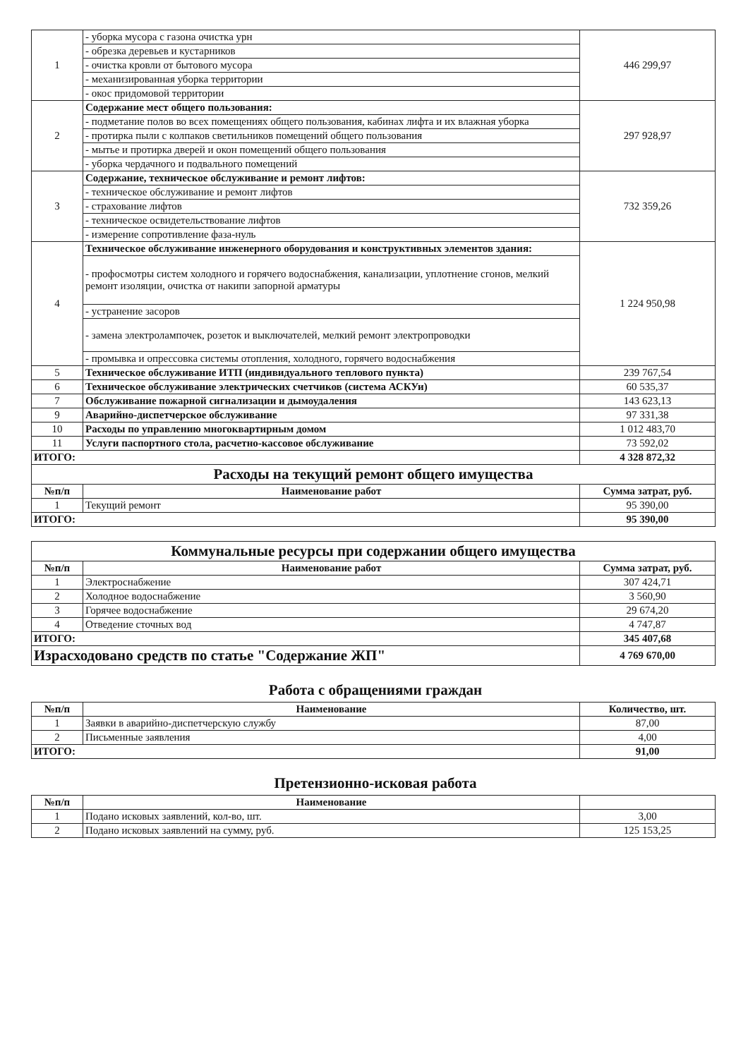| 1 | - уборка мусора с газона очистка урн | 446 299,97 |
| | - обрезка деревьев и кустарников | |
| | - очистка кровли от бытового мусора | |
| | - механизированная уборка территории | |
| | - окос придомовой территории | |
| 2 | Содержание мест общего пользования: | 297 928,97 |
| | - подметание полов во всех помещениях общего пользования, кабинах лифта и их влажная уборка | |
| | - протирка пыли с колпаков светильников помещений общего пользования | |
| | - мытье и протирка дверей и окон помещений общего пользования | |
| | - уборка чердачного и подвального помещений | |
| 3 | Содержание, техническое обслуживание и ремонт лифтов: | 732 359,26 |
| | - техническое обслуживание и ремонт лифтов | |
| | - страхование лифтов | |
| | - техническое освидетельствование лифтов | |
| | - измерение сопротивление фаза-нуль | |
| 4 | Техническое обслуживание инженерного оборудования и конструктивных элементов здания: | 1 224 950,98 |
| | - профосмотры систем холодного и горячего водоснабжения, канализации, уплотнение сгонов, мелкий ремонт изоляции, очистка от накипи запорной арматуры | |
| | - устранение засоров | |
| | - замена электролампочек, розеток и выключателей, мелкий ремонт электропроводки | |
| | - промывка и опрессовка системы отопления, холодного, горячего водоснабжения | |
| 5 | Техническое обслуживание ИТП (индивидуального теплового пункта) | 239 767,54 |
| 6 | Техническое обслуживание электрических счетчиков (система АСКУи) | 60 535,37 |
| 7 | Обслуживание пожарной сигнализации и дымоудаления | 143 623,13 |
| 9 | Аварийно-диспетчерское обслуживание | 97 331,38 |
| 10 | Расходы по управлению многоквартирным домом | 1 012 483,70 |
| 11 | Услуги паспортного стола, расчетно-кассовое обслуживание | 73 592,02 |
| ИТОГО: | | 4 328 872,32 |
| Расходы на текущий ремонт общего имущества | | |
| №п/п | Наименование работ | Сумма затрат, руб. |
| 1 | Текущий ремонт | 95 390,00 |
| ИТОГО: | | 95 390,00 |
| Коммунальные ресурсы при содержании общего имущества | | |
| №п/п | Наименование работ | Сумма затрат, руб. |
| 1 | Электроснабжение | 307 424,71 |
| 2 | Холодное водоснабжение | 3 560,90 |
| 3 | Горячее водоснабжение | 29 674,20 |
| 4 | Отведение сточных вод | 4 747,87 |
| ИТОГО: | | 345 407,68 |
| Израсходовано средств по статье "Содержание ЖП" | | 4 769 670,00 |
Работа с обращениями граждан
| №п/п | Наименование | Количество, шт. |
| --- | --- | --- |
| 1 | Заявки в аварийно-диспетчерскую службу | 87,00 |
| 2 | Письменные заявления | 4,00 |
| ИТОГО: | | 91,00 |
Претензионно-исковая работа
| №п/п | Наименование | |
| --- | --- | --- |
| 1 | Подано исковых заявлений, кол-во, шт. | 3,00 |
| 2 | Подано исковых заявлений на сумму, руб. | 125 153,25 |